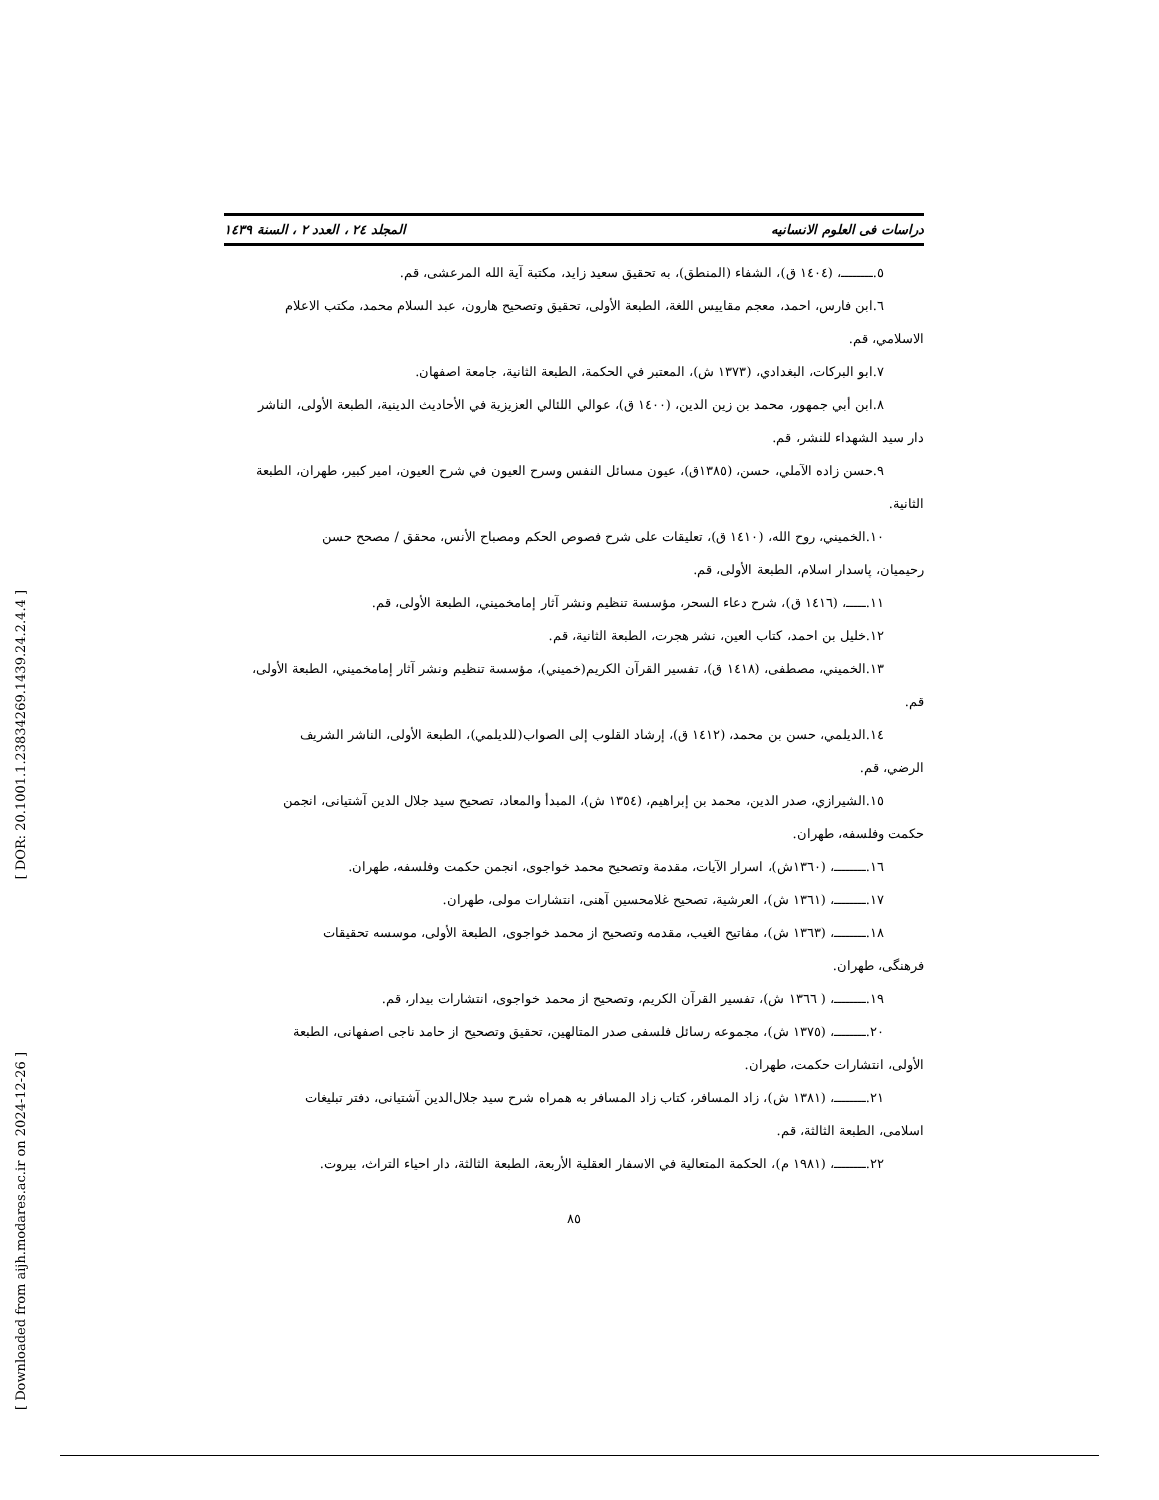دراسات فى العلوم الانسانيه المجلد ٢٤ ، العدد ٢ ، السنة ١٤٣٩
٥.ــــــــ، (١٤٠٤ ق)، الشفاء (المنطق)، به تحقيق سعيد زايد، مكتبة آية الله المرعشى، قم.
٦.ابن فارس، احمد، معجم مقاييس اللغة، الطبعة الأولى، تحقيق وتصحيح هارون، عبد السلام محمد، مكتب الاعلام
الاسلامي، قم.
٧.ابو البركات، البغدادي، (١٣٧٣ ش)، المعتبر في الحكمة، الطبعة الثانية، جامعة اصفهان.
٨.ابن أبي جمهور، محمد بن زين الدين، (١٤٠٠ ق)، عوالي اللئالي العزيزية في الأحاديث الدينية، الطبعة الأولى، الناشر
دار سيد الشهداء للنشر، قم.
٩.حسن زاده الآملي، حسن، (١٣٨٥ق)، عيون مسائل النفس وسرح العيون في شرح العيون، امير كبير، طهران، الطبعة
الثانية.
١٠.الخميني، روح الله، (١٤١٠ ق)، تعليقات على شرح فصوص الحكم ومصباح الأنس، محقق / مصحح حسن
رحيميان، پاسدار اسلام، الطبعة الأولى، قم.
١١.ـــــ، (١٤١٦ ق)، شرح دعاء السحر، مؤسسة تنظيم ونشر آثار إمامخميني، الطبعة الأولى، قم.
١٢.خليل بن احمد، كتاب العين، نشر هجرت، الطبعة الثانية، قم.
١٣.الخميني، مصطفى، (١٤١٨ ق)، تفسير القرآن الكريم(خميني)، مؤسسة تنظيم ونشر آثار إمامخميني، الطبعة الأولى،
قم.
١٤.الديلمي، حسن بن محمد، (١٤١٢ ق)، إرشاد القلوب إلى الصواب(للديلمي)، الطبعة الأولى، الناشر الشريف
الرضي، قم.
١٥.الشيرازي، صدر الدين، محمد بن إبراهيم، (١٣٥٤ ش)، المبدأ والمعاد، تصحيح سيد جلال الدين آشتيانى، انجمن
حكمت وفلسفه، طهران.
١٦.ــــــــ، (١٣٦٠ش)، اسرار الآيات، مقدمة وتصحيح محمد خواجوى، انجمن حكمت وفلسفه، طهران.
١٧.ــــــــ، (١٣٦١ ش)، العرشية، تصحيح غلامحسين آهنى، انتشارات مولى، طهران.
١٨.ــــــــ، (١٣٦٣ ش)، مفاتيح الغيب، مقدمه وتصحيح از محمد خواجوى، الطبعة الأولى، موسسه تحقيقات
فرهنگى، طهران.
١٩.ــــــــ، ( ١٣٦٦ ش)، تفسير القرآن الكريم، وتصحيح از محمد خواجوى، انتشارات بيدار، قم.
٢٠.ــــــــ، (١٣٧٥ ش)، مجموعه رسائل فلسفى صدر المتالهين، تحقيق وتصحيح از حامد ناجى اصفهانى، الطبعة
الأولى، انتشارات حكمت، طهران.
٢١.ــــــــ، (١٣٨١ ش)، زاد المسافر، كتاب زاد المسافر به همراه شرح سيد جلال‌الدين آشتيانى، دفتر تبليغات
اسلامى، الطبعة الثالثة، قم.
٢٢.ــــــــ، (١٩٨١ م)، الحكمة المتعالية في الاسفار العقلية الأربعة، الطبعة الثالثة، دار احياء التراث، بيروت.
٨٥
[ DOR: 20.1001.1.23834269.1439.24.2.4.4 ]
[ Downloaded from aijh.modares.ac.ir on 2024-12-26 ]